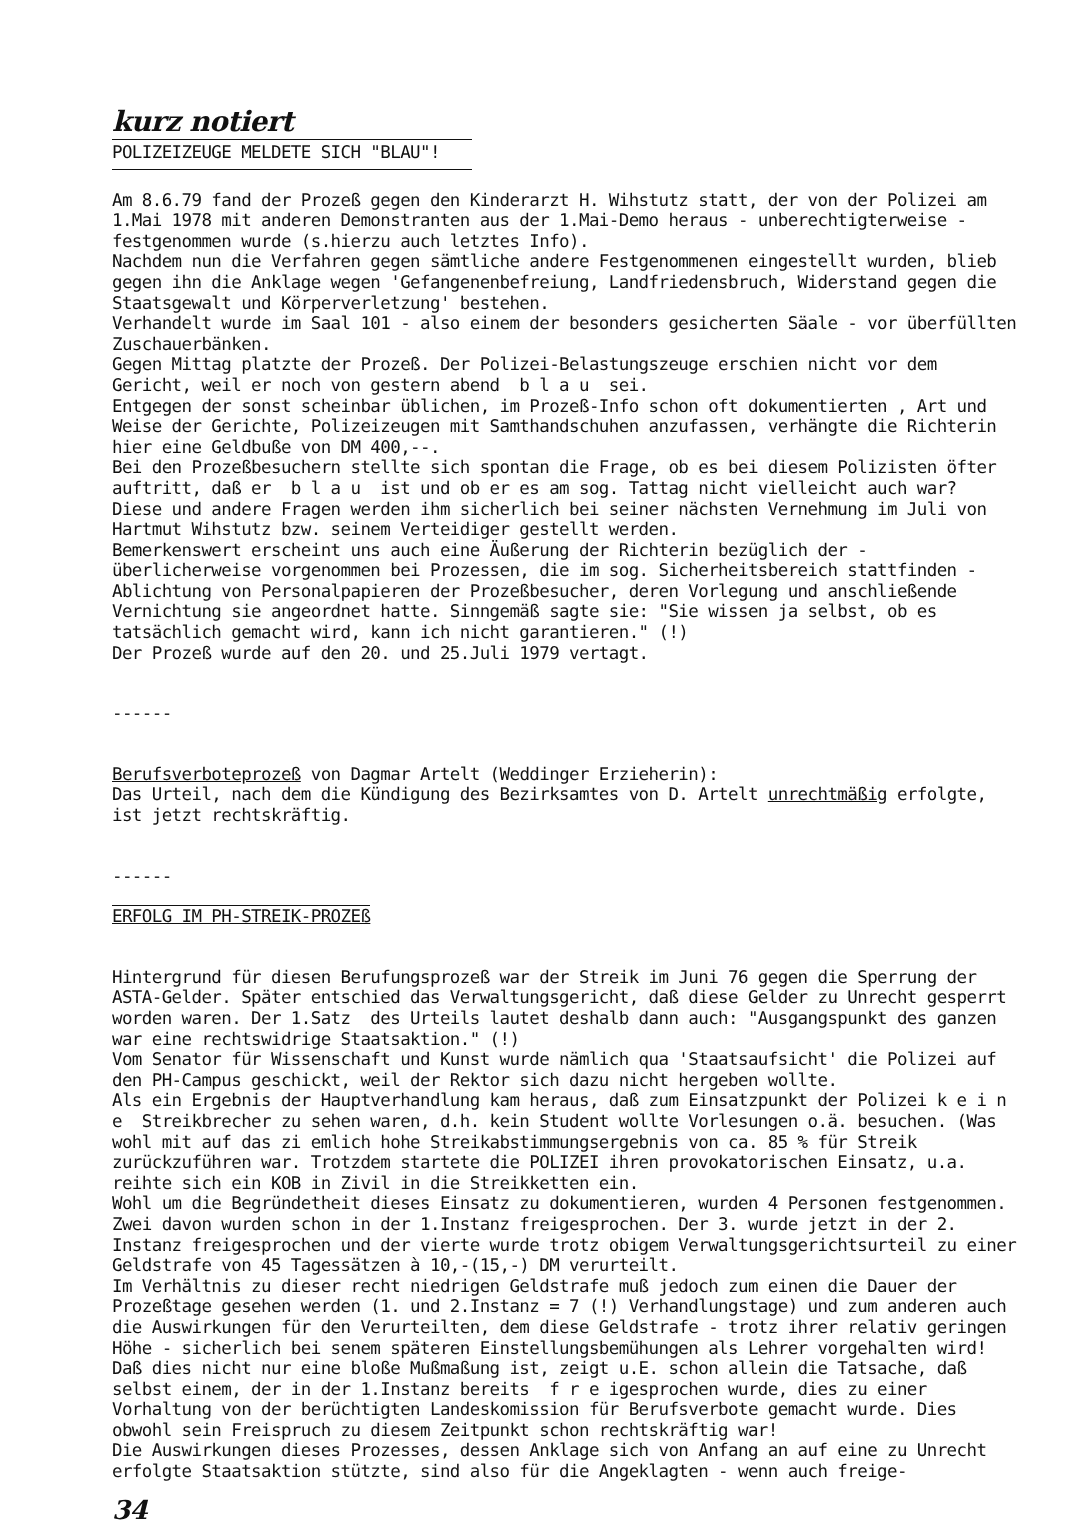kurz notiert
POLIZEIZEUGE MELDETE SICH "BLAU"!
Am 8.6.79 fand der Prozeß gegen den Kinderarzt H. Wihstutz statt, der von der Polizei am 1.Mai 1978 mit anderen Demonstranten aus der 1.Mai-Demo heraus - unberechtigterweise - festgenommen wurde (s.hierzu auch letztes Info).
Nachdem nun die Verfahren gegen sämtliche andere Festgenommenen eingestellt wurden, blieb gegen ihn die Anklage wegen 'Gefangenenbefreiung, Landfriedensbruch, Widerstand gegen die Staatsgewalt und Körperverletzung' bestehen.
Verhandelt wurde im Saal 101 - also einem der besonders gesicherten Säale - vor überfüllten Zuschauerbänken.
Gegen Mittag platzte der Prozeß. Der Polizei-Belastungszeuge erschien nicht vor dem Gericht, weil er noch von gestern abend b l a u sei.
Entgegen der sonst scheinbar üblichen, im Prozeß-Info schon oft dokumentierten , Art und Weise der Gerichte, Polizeizeugen mit Samthandschuhen anzufassen, verhängte die Richterin hier eine Geldbuße von DM 400,--.
Bei den Prozeßbesuchern stellte sich spontan die Frage, ob es bei diesem Polizisten öfter auftritt, daß er b l a u ist und ob er es am sog. Tattag nicht vielleicht auch war?
Diese und andere Fragen werden ihm sicherlich bei seiner nächsten Vernehmung im Juli von Hartmut Wihstutz bzw. seinem Verteidiger gestellt werden.
Bemerkenswert erscheint uns auch eine Äußerung der Richterin bezüglich der - überlicherweise vorgenommen bei Prozessen, die im sog. Sicherheitsbereich stattfinden - Ablichtung von Personalpapieren der Prozeßbesucher, deren Vorlegung und anschließende Vernichtung sie angeordnet hatte. Sinngemäß sagte sie: "Sie wissen ja selbst, ob es tatsächlich gemacht wird, kann ich nicht garantieren." (!)
Der Prozeß wurde auf den 20. und 25.Juli 1979 vertagt.
------
Berufsverboteprozeß von Dagmar Artelt (Weddinger Erzieherin):
Das Urteil, nach dem die Kündigung des Bezirksamtes von D. Artelt unrechtmäßig erfolgte, ist jetzt rechtskräftig.
------
ERFOLG IM PH-STREIK-PROZEß
Hintergrund für diesen Berufungsprozeß war der Streik im Juni 76 gegen die Sperrung der ASTA-Gelder. Später entschied das Verwaltungsgericht, daß diese Gelder zu Unrecht gesperrt worden waren. Der 1.Satz des Urteils lautet deshalb dann auch: "Ausgangspunkt des ganzen war eine rechtswidrige Staatsaktion." (!)
Vom Senator für Wissenschaft und Kunst wurde nämlich qua 'Staatsaufsicht' die Polizei auf den PH-Campus geschickt, weil der Rektor sich dazu nicht hergeben wollte.
Als ein Ergebnis der Hauptverhandlung kam heraus, daß zum Einsatzpunkt der Polizei k e i n e Streikbrecher zu sehen waren, d.h. kein Student wollte Vorlesungen o.ä. besuchen. (Was wohl mit auf das zi emlich hohe Streikabstimmungsergebnis von ca. 85 % für Streik zurückzuführen war. Trotzdem startete die POLIZEI ihren provokatorischen Einsatz, u.a. reihte sich ein KOB in Zivil in die Streikketten ein.
Wohl um die Begründetheit dieses Einsatz zu dokumentieren, wurden 4 Personen festgenommen. Zwei davon wurden schon in der 1.Instanz freigesprochen. Der 3. wurde jetzt in der 2. Instanz freigesprochen und der vierte wurde trotz obigem Verwaltungsgerichtsurteil zu einer Geldstrafe von 45 Tagessätzen à 10,-(15,-) DM verurteilt.
Im Verhältnis zu dieser recht niedrigen Geldstrafe muß jedoch zum einen die Dauer der Prozeßtage gesehen werden (1. und 2.Instanz = 7 (!) Verhandlungstage) und zum anderen auch die Auswirkungen für den Verurteilten, dem diese Geldstrafe - trotz ihrer relativ geringen Höhe - sicherlich bei senem späteren Einstellungsbemühungen als Lehrer vorgehalten wird! Daß dies nicht nur eine bloße Mußmaßung ist, zeigt u.E. schon allein die Tatsache, daß selbst einem, der in der 1.Instanz bereits f r e igesprochen wurde, dies zu einer Vorhaltung von der berüchtigten Landeskomission für Berufsverbote gemacht wurde. Dies obwohl sein Freispruch zu diesem Zeitpunkt schon rechtskräftig war!
Die Auswirkungen dieses Prozesses, dessen Anklage sich von Anfang an auf eine zu Unrecht erfolgte Staatsaktion stützte, sind also für die Angeklagten - wenn auch freige-
34